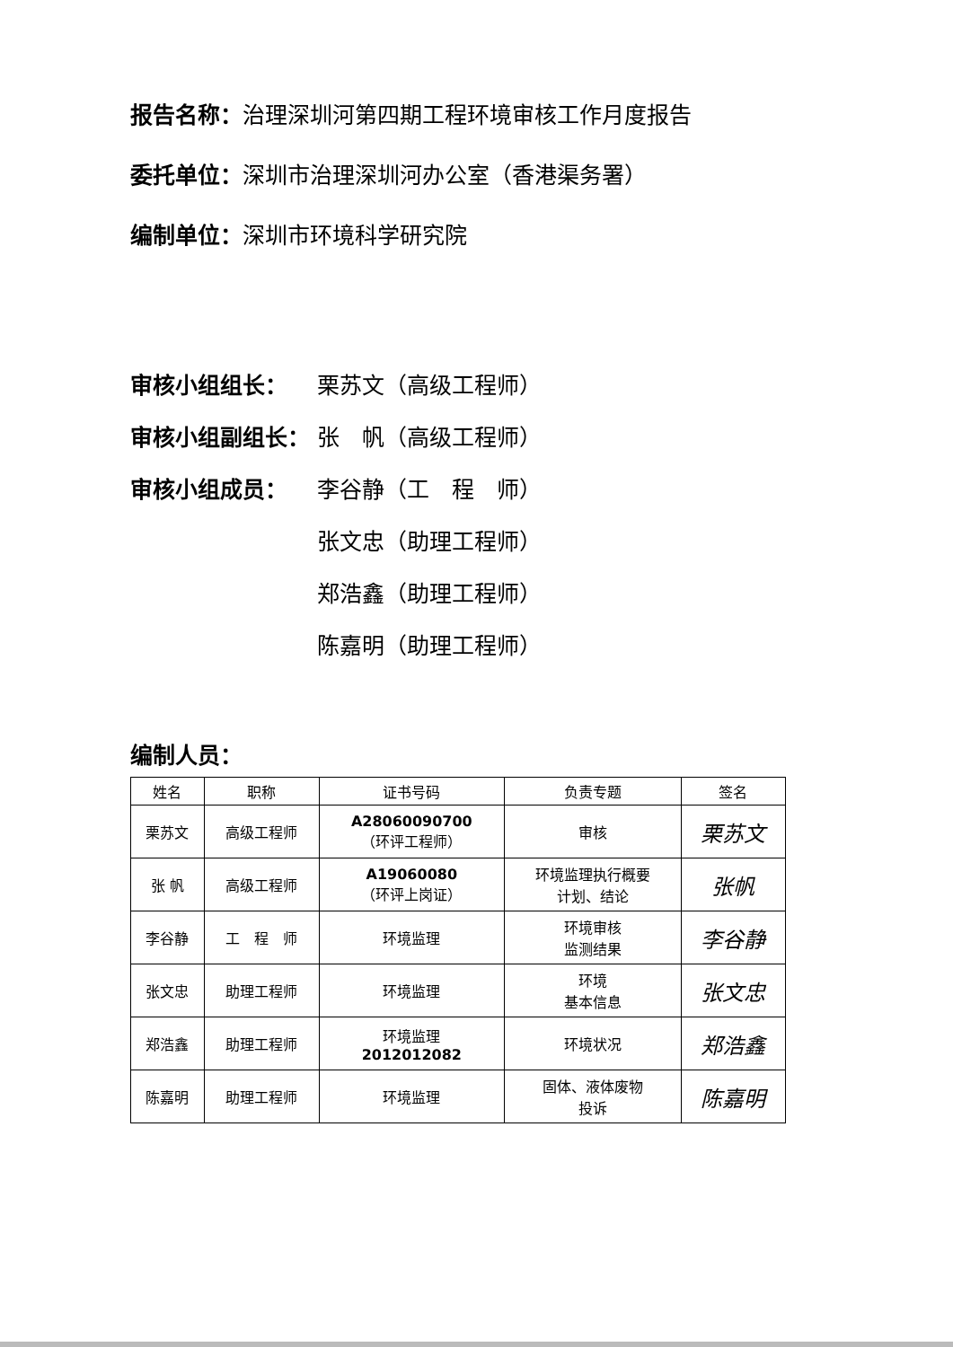报告名称：治理深圳河第四期工程环境审核工作月度报告
委托单位：深圳市治理深圳河办公室（香港渠务署）
编制单位：深圳市环境科学研究院
审核小组组长： 栗苏文（高级工程师）
审核小组副组长： 张　帆（高级工程师）
审核小组成员： 李谷静（工　程　师）
张文忠（助理工程师）
郑浩鑫（助理工程师）
陈嘉明（助理工程师）
编制人员：
| 姓名 | 职称 | 证书号码 | 负责专题 | 签名 |
| --- | --- | --- | --- | --- |
| 栗苏文 | 高级工程师 | A28060090700 （环评工程师） | 审核 | 栗苏文 |
| 张 帆 | 高级工程师 | A19060080 （环评上岗证） | 环境监理执行概要 计划、结论 | 张帆 |
| 李谷静 | 工 程 师 | 环境监理 | 环境审核 监测结果 | 李谷静 |
| 张文忠 | 助理工程师 | 环境监理 | 环境 基本信息 | 张文忠 |
| 郑浩鑫 | 助理工程师 | 环境监理 2012012082 | 环境状况 | 郑浩鑫 |
| 陈嘉明 | 助理工程师 | 环境监理 | 固体、液体废物 投诉 | 陈嘉明 |